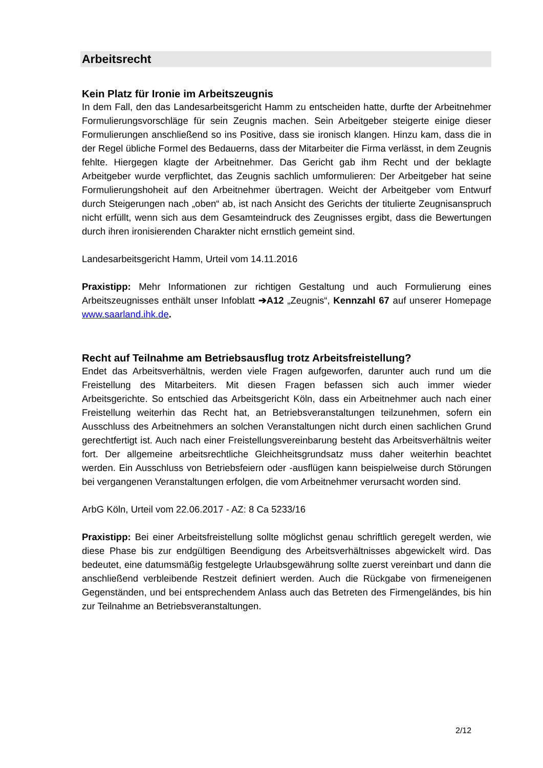Arbeitsrecht
Kein Platz für Ironie im Arbeitszeugnis
In dem Fall, den das Landesarbeitsgericht Hamm zu entscheiden hatte, durfte der Arbeitnehmer Formulierungsvorschläge für sein Zeugnis machen. Sein Arbeitgeber steigerte einige dieser Formulierungen anschließend so ins Positive, dass sie ironisch klangen. Hinzu kam, dass die in der Regel übliche Formel des Bedauerns, dass der Mitarbeiter die Firma verlässt, in dem Zeugnis fehlte. Hiergegen klagte der Arbeitnehmer. Das Gericht gab ihm Recht und der beklagte Arbeitgeber wurde verpflichtet, das Zeugnis sachlich umformulieren: Der Arbeitgeber hat seine Formulierungshoheit auf den Arbeitnehmer übertragen. Weicht der Arbeitgeber vom Entwurf durch Steigerungen nach „oben“ ab, ist nach Ansicht des Gerichts der titulierte Zeugnisanspruch nicht erfüllt, wenn sich aus dem Gesamteindruck des Zeugnisses ergibt, dass die Bewertungen durch ihren ironisierenden Charakter nicht ernstlich gemeint sind.
Landesarbeitsgericht Hamm, Urteil vom 14.11.2016
Praxistipp: Mehr Informationen zur richtigen Gestaltung und auch Formulierung eines Arbeitszeugnisses enthält unser Infoblatt ➔A12 „Zeugnis“, Kennzahl 67 auf unserer Homepage www.saarland.ihk.de.
Recht auf Teilnahme am Betriebsausflug trotz Arbeitsfreistellung?
Endet das Arbeitsverhältnis, werden viele Fragen aufgeworfen, darunter auch rund um die Freistellung des Mitarbeiters. Mit diesen Fragen befassen sich auch immer wieder Arbeitsgerichte. So entschied das Arbeitsgericht Köln, dass ein Arbeitnehmer auch nach einer Freistellung weiterhin das Recht hat, an Betriebsveranstaltungen teilzunehmen, sofern ein Ausschluss des Arbeitnehmers an solchen Veranstaltungen nicht durch einen sachlichen Grund gerechtfertigt ist. Auch nach einer Freistellungsvereinbarung besteht das Arbeitsverhältnis weiter fort. Der allgemeine arbeitsrechtliche Gleichheitsgrundsatz muss daher weiterhin beachtet werden. Ein Ausschluss von Betriebsfeiern oder -ausflügen kann beispielweise durch Störungen bei vergangenen Veranstaltungen erfolgen, die vom Arbeitnehmer verursacht worden sind.
ArbG Köln, Urteil vom 22.06.2017 - AZ: 8 Ca 5233/16
Praxistipp: Bei einer Arbeitsfreistellung sollte möglichst genau schriftlich geregelt werden, wie diese Phase bis zur endgültigen Beendigung des Arbeitsverhältnisses abgewickelt wird. Das bedeutet, eine datumsmäßig festgelegte Urlaubsgewährung sollte zuerst vereinbart und dann die anschließend verbleibende Restzeit definiert werden. Auch die Rückgabe von firmeneigenen Gegenständen, und bei entsprechendem Anlass auch das Betreten des Firmengeländes, bis hin zur Teilnahme an Betriebsveranstaltungen.
2/12